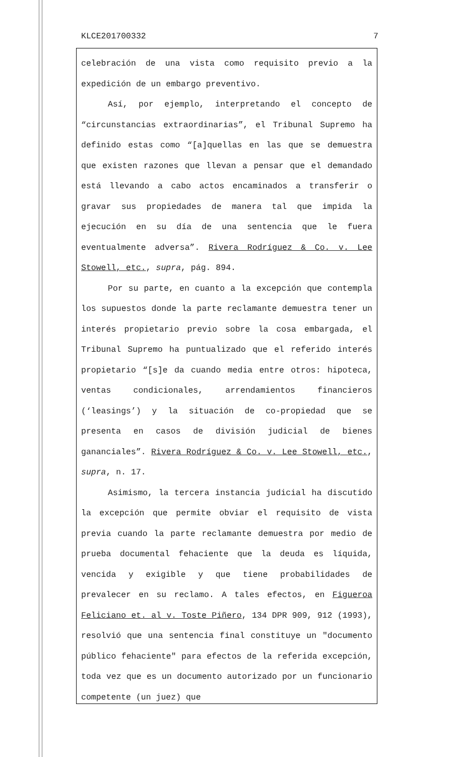KLCE201700332 7
celebración de una vista como requisito previo a la expedición de un embargo preventivo.
Así, por ejemplo, interpretando el concepto de “circunstancias extraordinarias”, el Tribunal Supremo ha definido estas como “[a]quellas en las que se demuestra que existen razones que llevan a pensar que el demandado está llevando a cabo actos encaminados a transferir o gravar sus propiedades de manera tal que impida la ejecución en su día de una sentencia que le fuera eventualmente adversa”. Rivera Rodríguez & Co. v. Lee Stowell, etc., supra, pág. 894.
Por su parte, en cuanto a la excepción que contempla los supuestos donde la parte reclamante demuestra tener un interés propietario previo sobre la cosa embargada, el Tribunal Supremo ha puntualizado que el referido interés propietario “[s]e da cuando media entre otros: hipoteca, ventas condicionales, arrendamientos financieros (‘leasings’) y la situación de co-propiedad que se presenta en casos de división judicial de bienes gananciales”. Rivera Rodríguez & Co. v. Lee Stowell, etc., supra, n. 17.
Asimismo, la tercera instancia judicial ha discutido la excepción que permite obviar el requisito de vista previa cuando la parte reclamante demuestra por medio de prueba documental fehaciente que la deuda es líquida, vencida y exigible y que tiene probabilidades de prevalecer en su reclamo. A tales efectos, en Figueroa Feliciano et. al v. Toste Piñero, 134 DPR 909, 912 (1993), resolvió que una sentencia final constituye un "documento público fehaciente" para efectos de la referida excepción, toda vez que es un documento autorizado por un funcionario competente (un juez) que